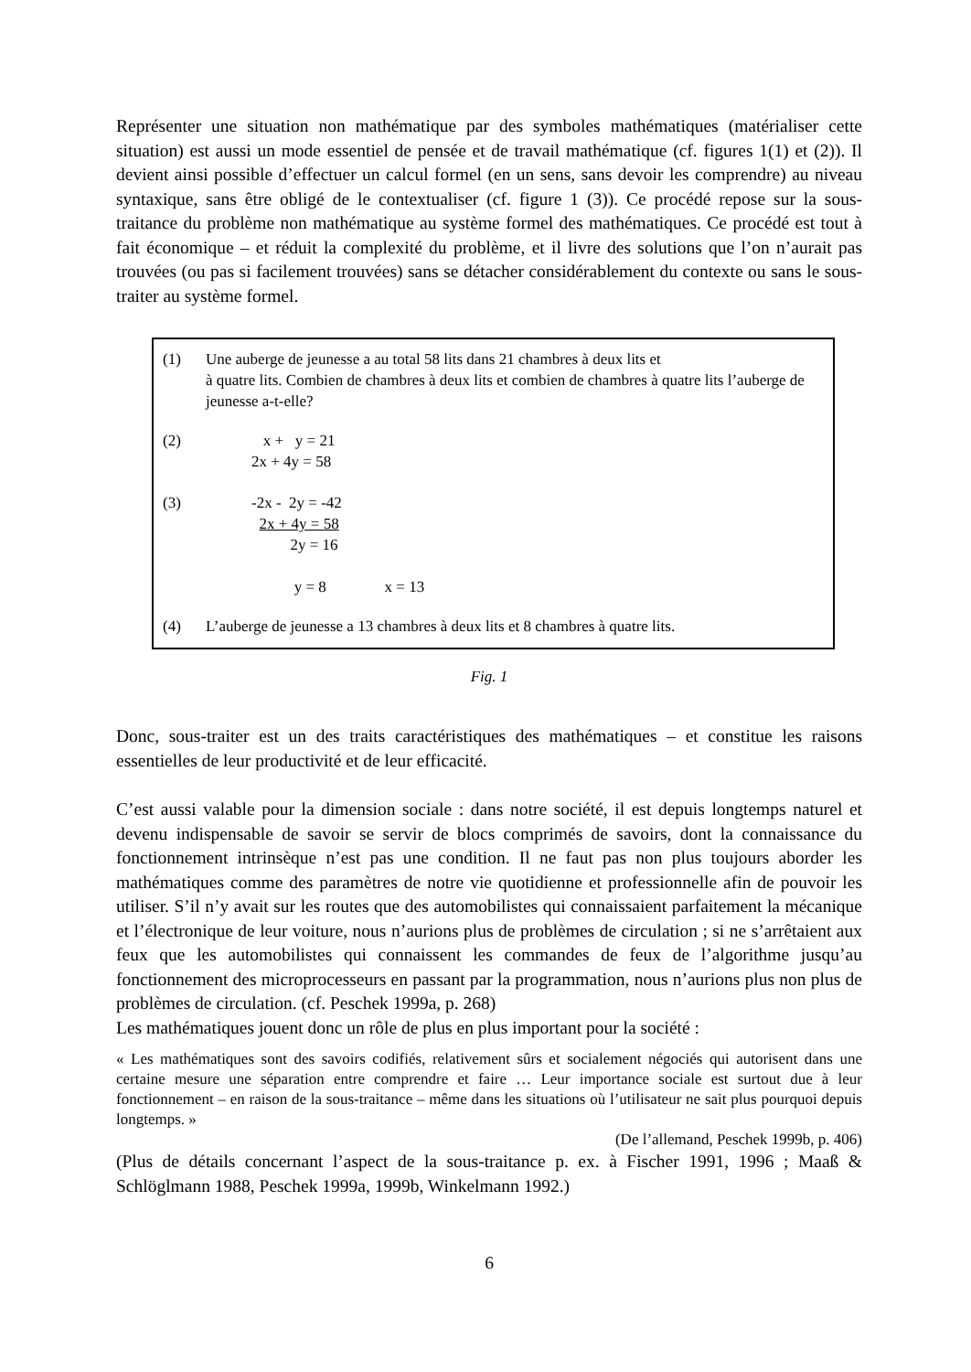Représenter une situation non mathématique par des symboles mathématiques (matérialiser cette situation) est aussi un mode essentiel de pensée et de travail mathématique (cf. figures 1(1) et (2)). Il devient ainsi possible d’effectuer un calcul formel (en un sens, sans devoir les comprendre) au niveau syntaxique, sans être obligé de le contextualiser (cf. figure 1 (3)). Ce procédé repose sur la sous-traitance du problème non mathématique au système formel des mathématiques. Ce procédé est tout à fait économique – et réduit la complexité du problème, et il livre des solutions que l’on n’aurait pas trouvées (ou pas si facilement trouvées) sans se détacher considérablement du contexte ou sans le sous-traiter au système formel.
(1) Une auberge de jeunesse a au total 58 lits dans 21 chambres à deux lits et
à quatre lits. Combien de chambres à deux lits et combien de chambres à quatre lits l’auberge de jeunesse a-t-elle?
(2) x + y = 21
2x + 4y = 58
(3) -2x - 2y = -42
2x + 4y = 58
2y = 16
y = 8 x = 13
(4) L’auberge de jeunesse a 13 chambres à deux lits et 8 chambres à quatre lits.
Fig. 1
Donc, sous-traiter est un des traits caractéristiques des mathématiques – et constitue les raisons essentielles de leur productivité et de leur efficacité.
C’est aussi valable pour la dimension sociale : dans notre société, il est depuis longtemps naturel et devenu indispensable de savoir se servir de blocs comprimés de savoirs, dont la connaissance du fonctionnement intrinsèque n’est pas une condition. Il ne faut pas non plus toujours aborder les mathématiques comme des paramètres de notre vie quotidienne et professionnelle afin de pouvoir les utiliser. S’il n’y avait sur les routes que des automobilistes qui connaissaient parfaitement la mécanique et l’électronique de leur voiture, nous n’aurions plus de problèmes de circulation ; si ne s’arrêtaient aux feux que les automobilistes qui connaissent les commandes de feux de l’algorithme jusqu’au fonctionnement des microprocesseurs en passant par la programmation, nous n’aurions plus non plus de problèmes de circulation. (cf. Peschek 1999a, p. 268)
Les mathématiques jouent donc un rôle de plus en plus important pour la société :
« Les mathématiques sont des savoirs codifiés, relativement sûrs et socialement négociés qui autorisent dans une certaine mesure une séparation entre comprendre et faire … Leur importance sociale est surtout due à leur fonctionnement – en raison de la sous-traitance – même dans les situations où l’utilisateur ne sait plus pourquoi depuis longtemps. »
(De l’allemand, Peschek 1999b, p. 406)
(Plus de détails concernant l’aspect de la sous-traitance p. ex. à Fischer 1991, 1996 ; Maaß & Schlöglmann 1988, Peschek 1999a, 1999b, Winkelmann 1992.)
6